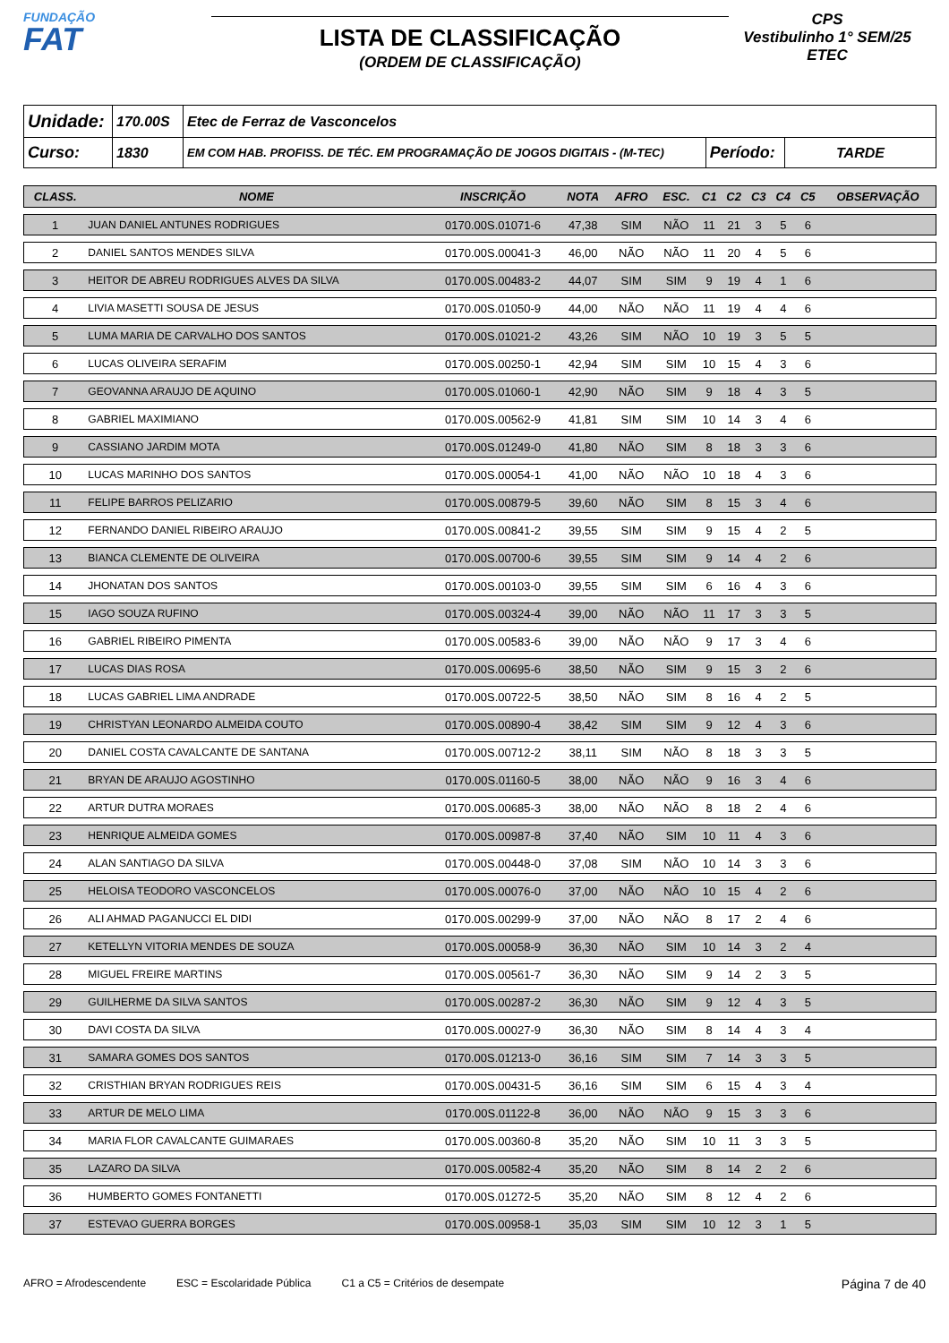FUNDAÇÃO
FAT
LISTA DE CLASSIFICAÇÃO
(ORDEM DE CLASSIFICAÇÃO)
CPS
Vestibulinho 1° SEM/25
ETEC
| Unidade: | 170.00S | Etec de Ferraz de Vasconcelos | | |
| Curso: | 1830 | EM COM HAB. PROFISS. DE TÉC. EM PROGRAMAÇÃO DE JOGOS DIGITAIS - (M-TEC) | Período: | TARDE |
| CLASS. | NOME | INSCRIÇÃO | NOTA | AFRO | ESC. | C1 | C2 | C3 | C4 | C5 | OBSERVAÇÃO |
| --- | --- | --- | --- | --- | --- | --- | --- | --- | --- | --- | --- |
| 1 | JUAN DANIEL ANTUNES RODRIGUES | 0170.00S.01071-6 | 47,38 | SIM | NÃO | 11 | 21 | 3 | 5 | 6 | |
| 2 | DANIEL SANTOS MENDES SILVA | 0170.00S.00041-3 | 46,00 | NÃO | NÃO | 11 | 20 | 4 | 5 | 6 | |
| 3 | HEITOR DE ABREU RODRIGUES ALVES DA SILVA | 0170.00S.00483-2 | 44,07 | SIM | SIM | 9 | 19 | 4 | 1 | 6 | |
| 4 | LIVIA MASETTI SOUSA DE JESUS | 0170.00S.01050-9 | 44,00 | NÃO | NÃO | 11 | 19 | 4 | 4 | 6 | |
| 5 | LUMA MARIA DE CARVALHO DOS SANTOS | 0170.00S.01021-2 | 43,26 | SIM | NÃO | 10 | 19 | 3 | 5 | 5 | |
| 6 | LUCAS OLIVEIRA SERAFIM | 0170.00S.00250-1 | 42,94 | SIM | SIM | 10 | 15 | 4 | 3 | 6 | |
| 7 | GEOVANNA ARAUJO DE AQUINO | 0170.00S.01060-1 | 42,90 | NÃO | SIM | 9 | 18 | 4 | 3 | 5 | |
| 8 | GABRIEL MAXIMIANO | 0170.00S.00562-9 | 41,81 | SIM | SIM | 10 | 14 | 3 | 4 | 6 | |
| 9 | CASSIANO JARDIM MOTA | 0170.00S.01249-0 | 41,80 | NÃO | SIM | 8 | 18 | 3 | 3 | 6 | |
| 10 | LUCAS MARINHO DOS SANTOS | 0170.00S.00054-1 | 41,00 | NÃO | NÃO | 10 | 18 | 4 | 3 | 6 | |
| 11 | FELIPE BARROS PELIZARIO | 0170.00S.00879-5 | 39,60 | NÃO | SIM | 8 | 15 | 3 | 4 | 6 | |
| 12 | FERNANDO DANIEL RIBEIRO ARAUJO | 0170.00S.00841-2 | 39,55 | SIM | SIM | 9 | 15 | 4 | 2 | 5 | |
| 13 | BIANCA CLEMENTE DE OLIVEIRA | 0170.00S.00700-6 | 39,55 | SIM | SIM | 9 | 14 | 4 | 2 | 6 | |
| 14 | JHONATAN DOS SANTOS | 0170.00S.00103-0 | 39,55 | SIM | SIM | 6 | 16 | 4 | 3 | 6 | |
| 15 | IAGO SOUZA RUFINO | 0170.00S.00324-4 | 39,00 | NÃO | NÃO | 11 | 17 | 3 | 3 | 5 | |
| 16 | GABRIEL RIBEIRO PIMENTA | 0170.00S.00583-6 | 39,00 | NÃO | NÃO | 9 | 17 | 3 | 4 | 6 | |
| 17 | LUCAS DIAS ROSA | 0170.00S.00695-6 | 38,50 | NÃO | SIM | 9 | 15 | 3 | 2 | 6 | |
| 18 | LUCAS GABRIEL LIMA ANDRADE | 0170.00S.00722-5 | 38,50 | NÃO | SIM | 8 | 16 | 4 | 2 | 5 | |
| 19 | CHRISTYAN LEONARDO ALMEIDA COUTO | 0170.00S.00890-4 | 38,42 | SIM | SIM | 9 | 12 | 4 | 3 | 6 | |
| 20 | DANIEL COSTA CAVALCANTE DE SANTANA | 0170.00S.00712-2 | 38,11 | SIM | NÃO | 8 | 18 | 3 | 3 | 5 | |
| 21 | BRYAN DE ARAUJO AGOSTINHO | 0170.00S.01160-5 | 38,00 | NÃO | NÃO | 9 | 16 | 3 | 4 | 6 | |
| 22 | ARTUR DUTRA MORAES | 0170.00S.00685-3 | 38,00 | NÃO | NÃO | 8 | 18 | 2 | 4 | 6 | |
| 23 | HENRIQUE ALMEIDA GOMES | 0170.00S.00987-8 | 37,40 | NÃO | SIM | 10 | 11 | 4 | 3 | 6 | |
| 24 | ALAN SANTIAGO DA SILVA | 0170.00S.00448-0 | 37,08 | SIM | NÃO | 10 | 14 | 3 | 3 | 6 | |
| 25 | HELOISA TEODORO VASCONCELOS | 0170.00S.00076-0 | 37,00 | NÃO | NÃO | 10 | 15 | 4 | 2 | 6 | |
| 26 | ALI AHMAD PAGANUCCI EL DIDI | 0170.00S.00299-9 | 37,00 | NÃO | NÃO | 8 | 17 | 2 | 4 | 6 | |
| 27 | KETELLYN VITORIA MENDES DE SOUZA | 0170.00S.00058-9 | 36,30 | NÃO | SIM | 10 | 14 | 3 | 2 | 4 | |
| 28 | MIGUEL FREIRE MARTINS | 0170.00S.00561-7 | 36,30 | NÃO | SIM | 9 | 14 | 2 | 3 | 5 | |
| 29 | GUILHERME DA SILVA SANTOS | 0170.00S.00287-2 | 36,30 | NÃO | SIM | 9 | 12 | 4 | 3 | 5 | |
| 30 | DAVI COSTA DA SILVA | 0170.00S.00027-9 | 36,30 | NÃO | SIM | 8 | 14 | 4 | 3 | 4 | |
| 31 | SAMARA GOMES DOS SANTOS | 0170.00S.01213-0 | 36,16 | SIM | SIM | 7 | 14 | 3 | 3 | 5 | |
| 32 | CRISTHIAN BRYAN RODRIGUES REIS | 0170.00S.00431-5 | 36,16 | SIM | SIM | 6 | 15 | 4 | 3 | 4 | |
| 33 | ARTUR DE MELO LIMA | 0170.00S.01122-8 | 36,00 | NÃO | NÃO | 9 | 15 | 3 | 3 | 6 | |
| 34 | MARIA FLOR CAVALCANTE GUIMARAES | 0170.00S.00360-8 | 35,20 | NÃO | SIM | 10 | 11 | 3 | 3 | 5 | |
| 35 | LAZARO DA SILVA | 0170.00S.00582-4 | 35,20 | NÃO | SIM | 8 | 14 | 2 | 2 | 6 | |
| 36 | HUMBERTO GOMES FONTANETTI | 0170.00S.01272-5 | 35,20 | NÃO | SIM | 8 | 12 | 4 | 2 | 6 | |
| 37 | ESTEVAO GUERRA BORGES | 0170.00S.00958-1 | 35,03 | SIM | SIM | 10 | 12 | 3 | 1 | 5 | |
AFRO = Afrodescendente ESC = Escolaridade Pública C1 a C5 = Critérios de desempate Página 7 de 40